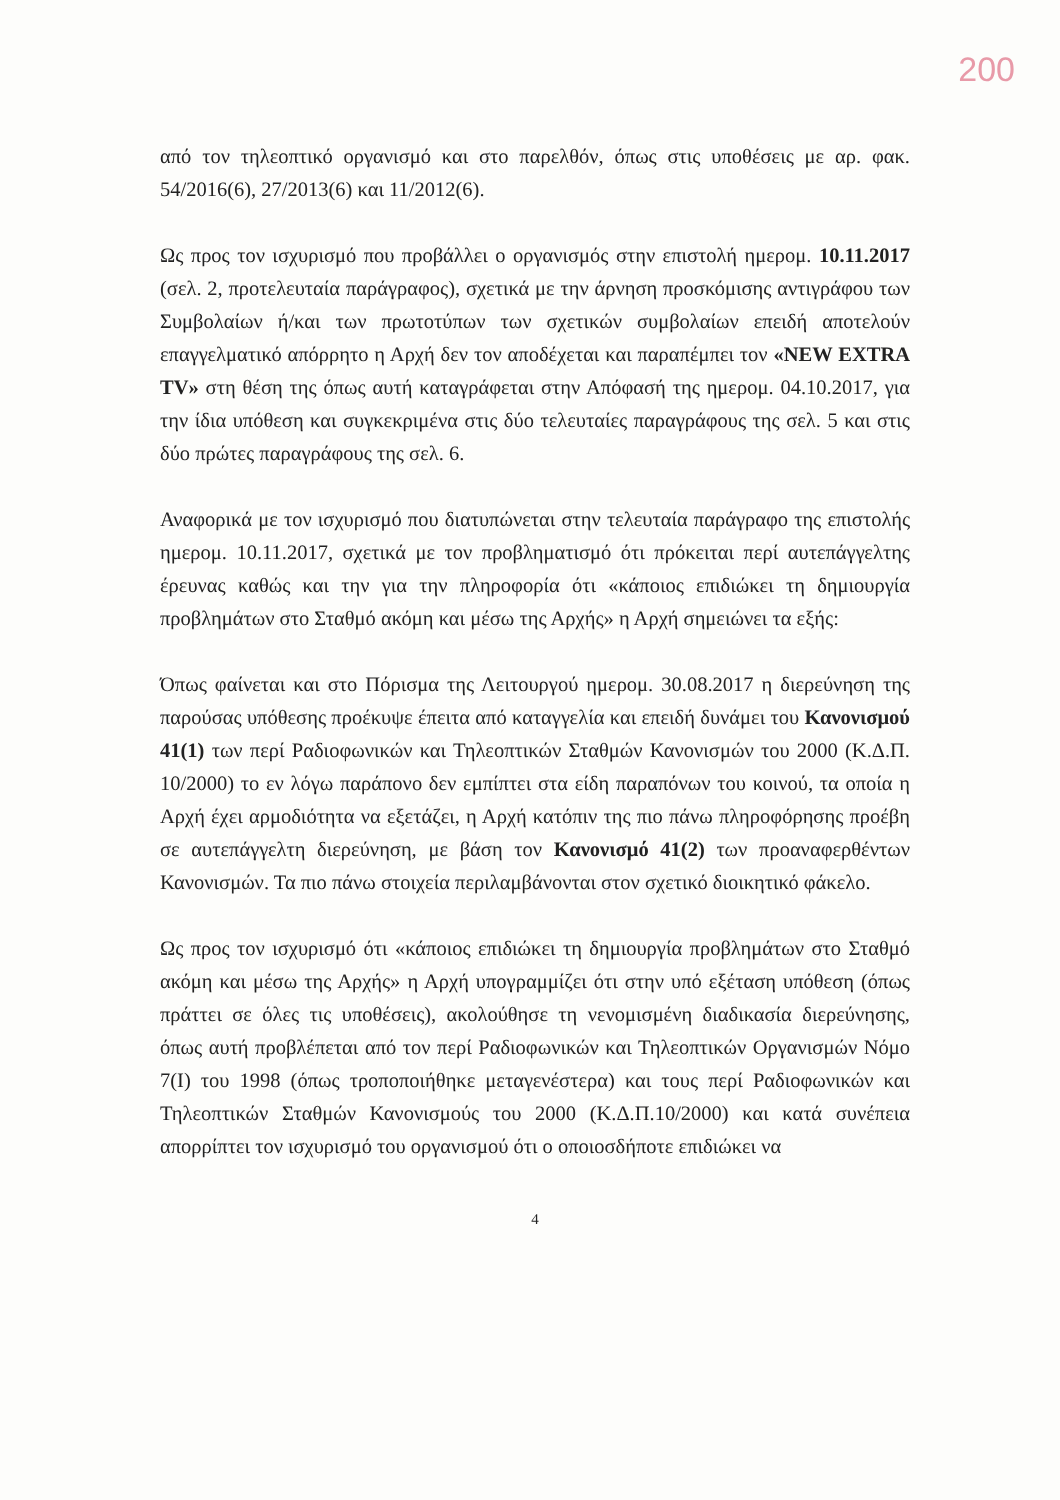200
από τον τηλεοπτικό οργανισμό και στο παρελθόν, όπως στις υποθέσεις με αρ. φακ. 54/2016(6), 27/2013(6) και 11/2012(6).
Ως προς τον ισχυρισμό που προβάλλει ο οργανισμός στην επιστολή ημερομ. 10.11.2017 (σελ. 2, προτελευταία παράγραφος), σχετικά με την άρνηση προσκόμισης αντιγράφου των Συμβολαίων ή/και των πρωτοτύπων των σχετικών συμβολαίων επειδή αποτελούν επαγγελματικό απόρρητο η Αρχή δεν τον αποδέχεται και παραπέμπει τον «NEW EXTRA TV» στη θέση της όπως αυτή καταγράφεται στην Απόφασή της ημερομ. 04.10.2017, για την ίδια υπόθεση και συγκεκριμένα στις δύο τελευταίες παραγράφους της σελ. 5 και στις δύο πρώτες παραγράφους της σελ. 6.
Αναφορικά με τον ισχυρισμό που διατυπώνεται στην τελευταία παράγραφο της επιστολής ημερομ. 10.11.2017, σχετικά με τον προβληματισμό ότι πρόκειται περί αυτεπάγγελτης έρευνας καθώς και την για την πληροφορία ότι «κάποιος επιδιώκει τη δημιουργία προβλημάτων στο Σταθμό ακόμη και μέσω της Αρχής» η Αρχή σημειώνει τα εξής:
Όπως φαίνεται και στο Πόρισμα της Λειτουργού ημερομ. 30.08.2017 η διερεύνηση της παρούσας υπόθεσης προέκυψε έπειτα από καταγγελία και επειδή δυνάμει του Κανονισμού 41(1) των περί Ραδιοφωνικών και Τηλεοπτικών Σταθμών Κανονισμών του 2000 (Κ.Δ.Π. 10/2000) το εν λόγω παράπονο δεν εμπίπτει στα είδη παραπόνων του κοινού, τα οποία η Αρχή έχει αρμοδιότητα να εξετάζει, η Αρχή κατόπιν της πιο πάνω πληροφόρησης προέβη σε αυτεπάγγελτη διερεύνηση, με βάση τον Κανονισμό 41(2) των προαναφερθέντων Κανονισμών. Τα πιο πάνω στοιχεία περιλαμβάνονται στον σχετικό διοικητικό φάκελο.
Ως προς τον ισχυρισμό ότι «κάποιος επιδιώκει τη δημιουργία προβλημάτων στο Σταθμό ακόμη και μέσω της Αρχής» η Αρχή υπογραμμίζει ότι στην υπό εξέταση υπόθεση (όπως πράττει σε όλες τις υποθέσεις), ακολούθησε τη νενομισμένη διαδικασία διερεύνησης, όπως αυτή προβλέπεται από τον περί Ραδιοφωνικών και Τηλεοπτικών Οργανισμών Νόμο 7(Ι) του 1998 (όπως τροποποιήθηκε μεταγενέστερα) και τους περί Ραδιοφωνικών και Τηλεοπτικών Σταθμών Κανονισμούς του 2000 (Κ.Δ.Π.10/2000) και κατά συνέπεια απορρίπτει τον ισχυρισμό του οργανισμού ότι ο οποιοσδήποτε επιδιώκει να
4